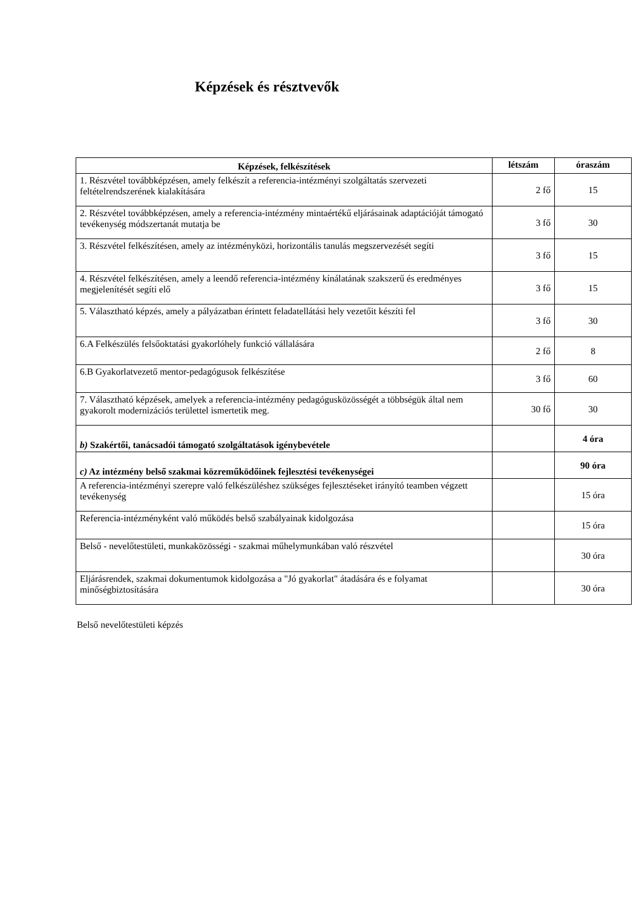Képzések és résztvevők
| Képzések, felkészítések | létszám | óraszám |
| --- | --- | --- |
| 1. Részvétel továbbképzésen, amely felkészít a referencia-intézményi szolgáltatás szervezeti feltételrendszerének kialakítására | 2 fő | 15 |
| 2. Részvétel továbbképzésen, amely a referencia-intézmény mintaértékű eljárásainak adaptációját támogató tevékenység módszertanát mutatja be | 3 fő | 30 |
| 3. Részvétel felkészítésen, amely az intézményközi, horizontális tanulás megszervezését segíti | 3 fő | 15 |
| 4. Részvétel felkészítésen, amely a leendő referencia-intézmény kínálatának szakszerű és eredményes megjelenítését segíti elő | 3 fő | 15 |
| 5. Választható képzés, amely a pályázatban érintett feladatellátási hely vezetőit készíti fel | 3 fő | 30 |
| 6.A Felkészülés felsőoktatási gyakorlóhely funkció vállalására | 2 fő | 8 |
| 6.B Gyakorlatvezető mentor-pedagógusok felkészítése | 3 fő | 60 |
| 7. Választható képzések, amelyek a referencia-intézmény pedagógusközösségét a többségük által nem gyakorolt modernizációs területtel ismertetik meg. | 30 fő | 30 |
| b) Szakértői, tanácsadói támogató szolgáltatások igénybevétele | | 4 óra |
| c) Az intézmény belső szakmai közreműködőinek fejlesztési tevékenységei | | 90 óra |
| A referencia-intézményi szerepre való felkészüléshez szükséges fejlesztéseket irányító teamben végzett tevékenység | | 15 óra |
| Referencia-intézményként való működés belső szabályainak kidolgozása | | 15 óra |
| Belső - nevelőtestületi, munkaközösségi - szakmai műhelymunkában való részvétel | | 30 óra |
| Eljárásrendek, szakmai dokumentumok kidolgozása a "Jó gyakorlat" átadására és e folyamat minőségbiztosítására | | 30 óra |
Belső nevelőtestületi képzés